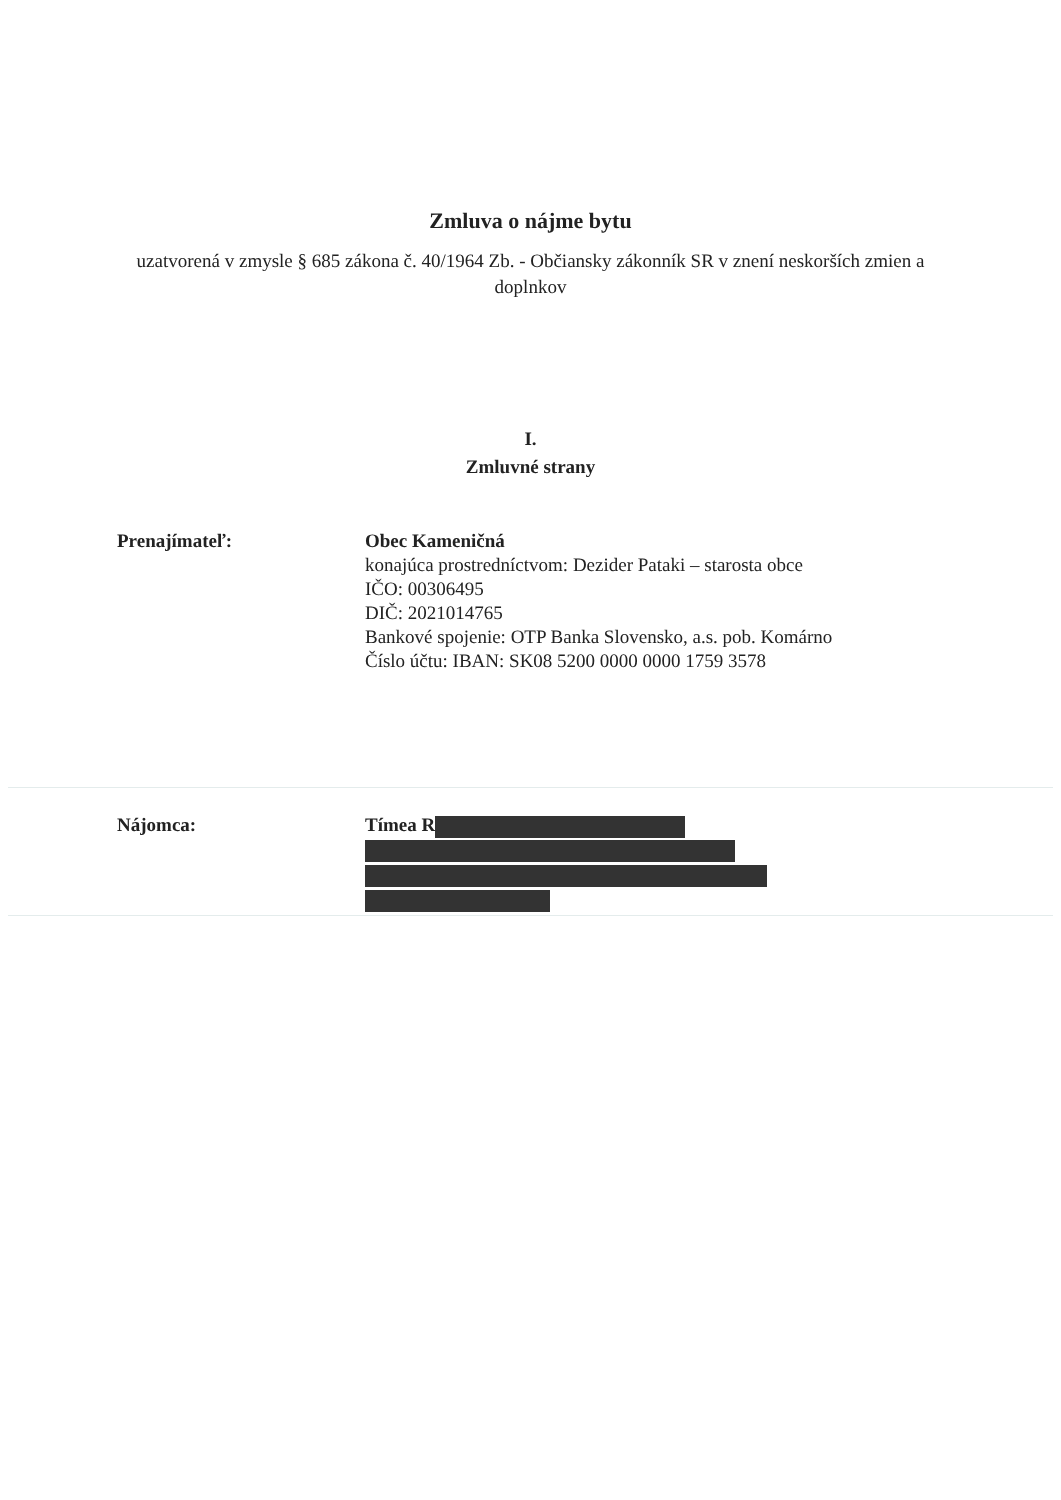Zmluva o nájme bytu
uzatvorená v zmysle § 685 zákona č. 40/1964 Zb. - Občiansky zákonník SR v znení neskorších zmien a doplnkov
I.
Zmluvné strany
Prenajímateľ: Obec Kameničná
konajúca prostredníctvom: Dezider Pataki – starosta obce
IČO: 00306495
DIČ: 2021014765
Bankové spojenie: OTP Banka Slovensko, a.s. pob. Komárno
Číslo účtu: IBAN: SK08 5200 0000 0000 1759 3578
Nájomca: Tímea R